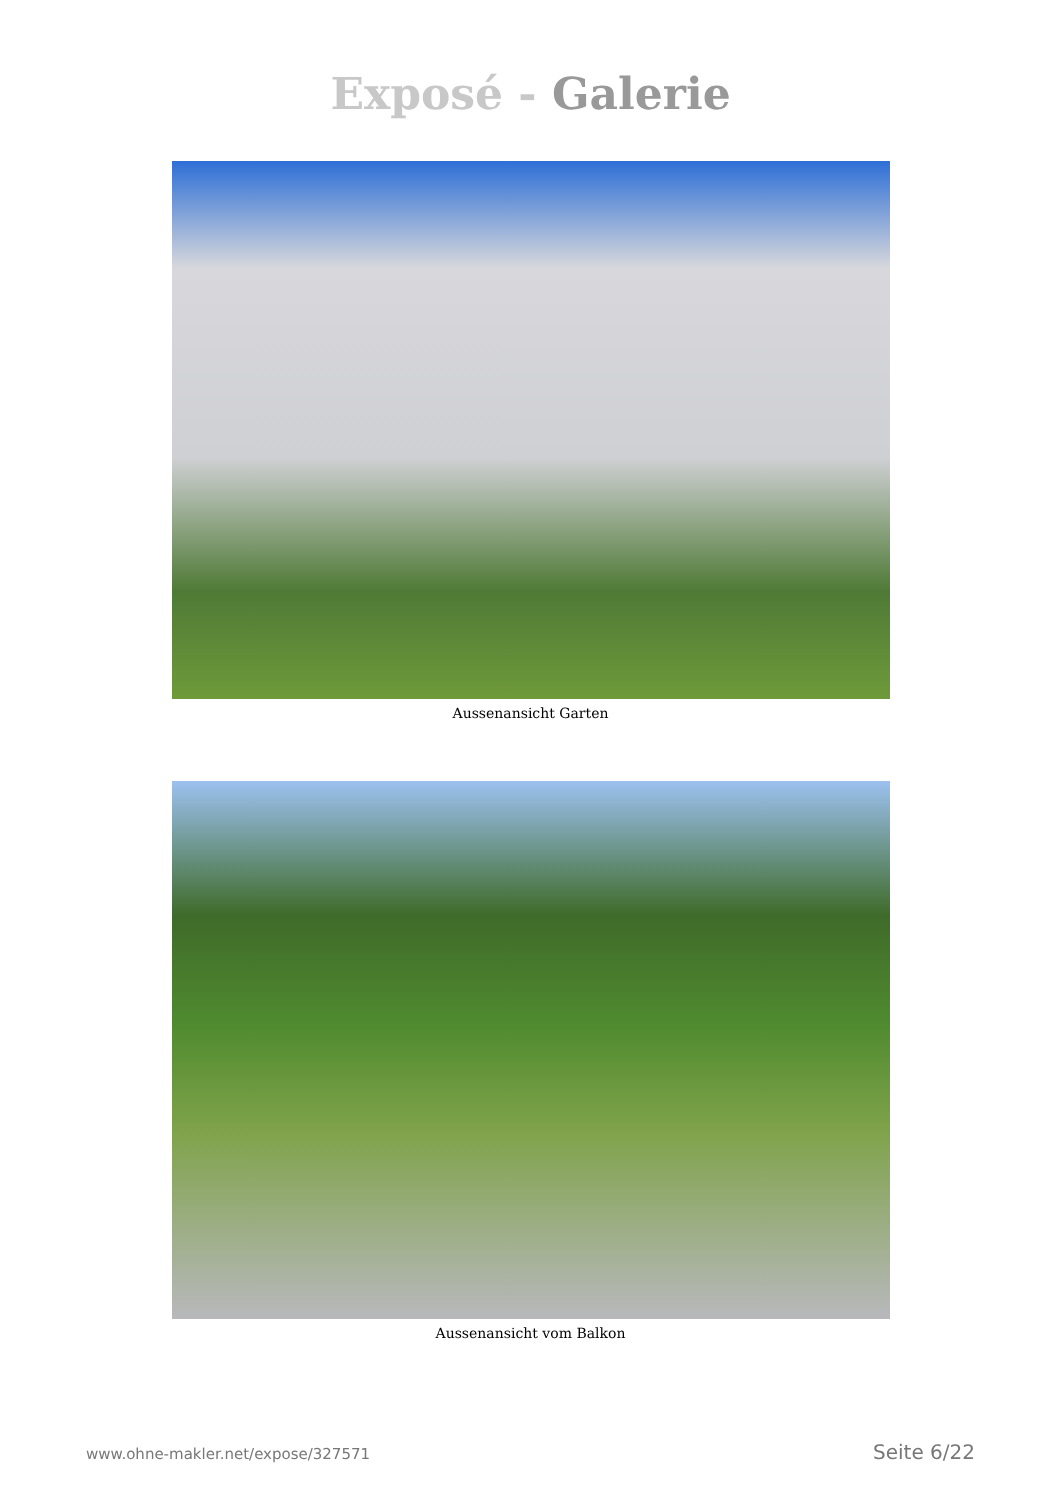Exposé - Galerie
Aussenansicht Garten
Aussenansicht vom Balkon
www.ohne-makler.net/expose/327571 Seite 6/22